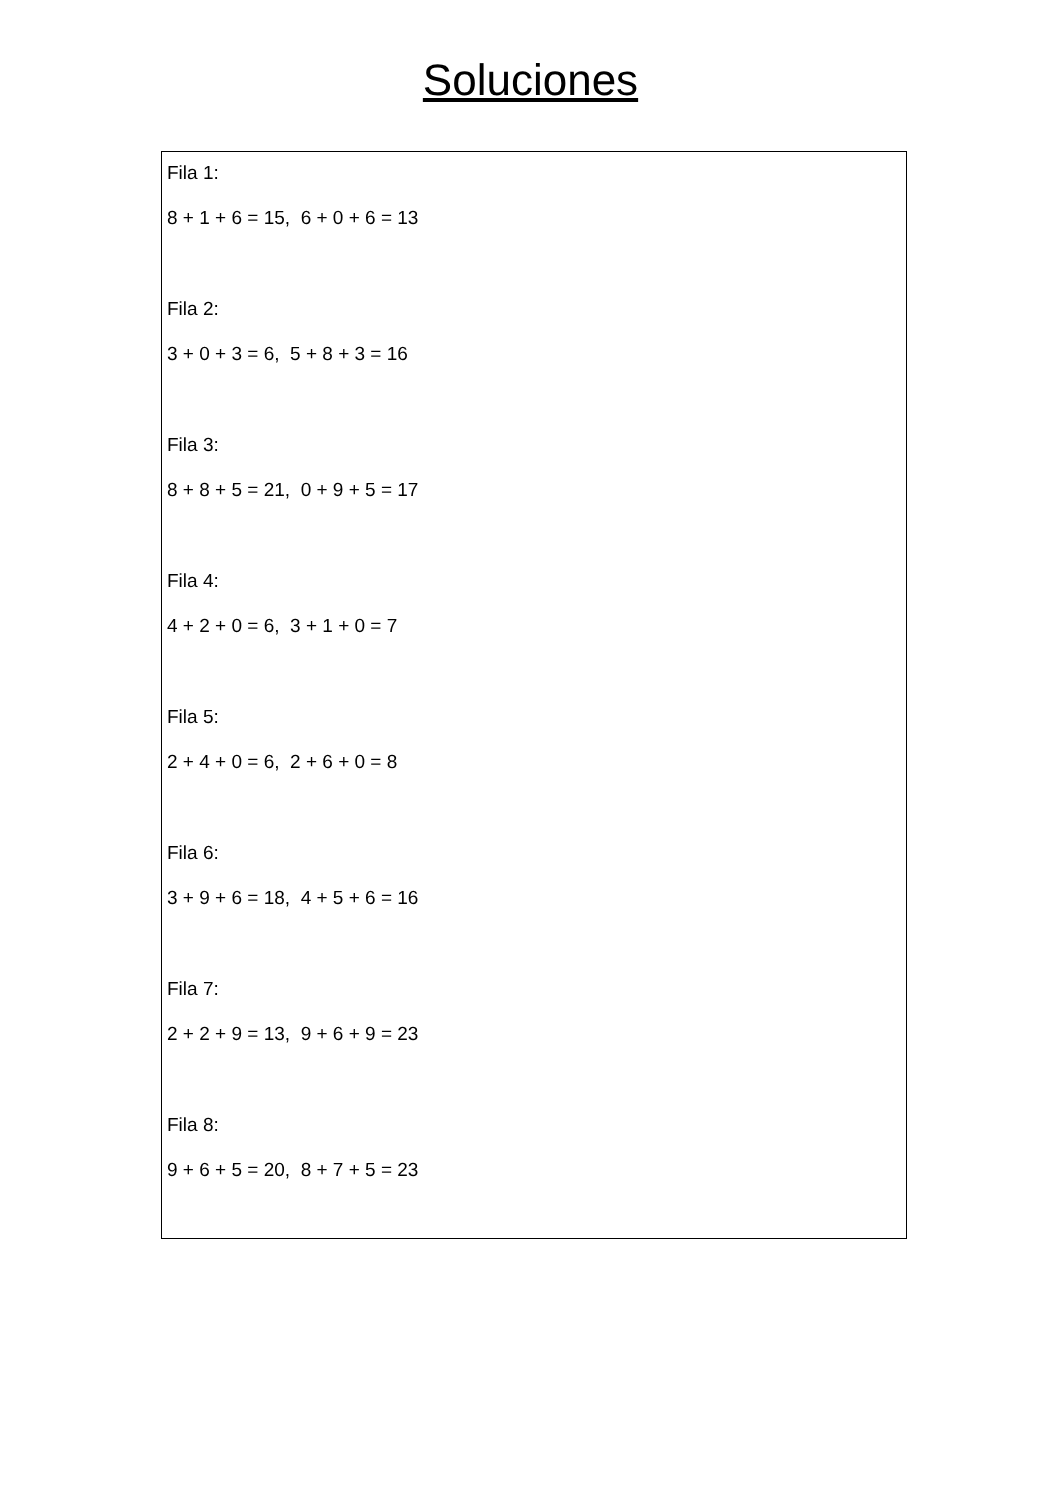Soluciones
Fila 1:
8 + 1 + 6 = 15, 6 + 0 + 6 = 13
Fila 2:
3 + 0 + 3 = 6, 5 + 8 + 3 = 16
Fila 3:
8 + 8 + 5 = 21, 0 + 9 + 5 = 17
Fila 4:
4 + 2 + 0 = 6, 3 + 1 + 0 = 7
Fila 5:
2 + 4 + 0 = 6, 2 + 6 + 0 = 8
Fila 6:
3 + 9 + 6 = 18, 4 + 5 + 6 = 16
Fila 7:
2 + 2 + 9 = 13, 9 + 6 + 9 = 23
Fila 8:
9 + 6 + 5 = 20, 8 + 7 + 5 = 23